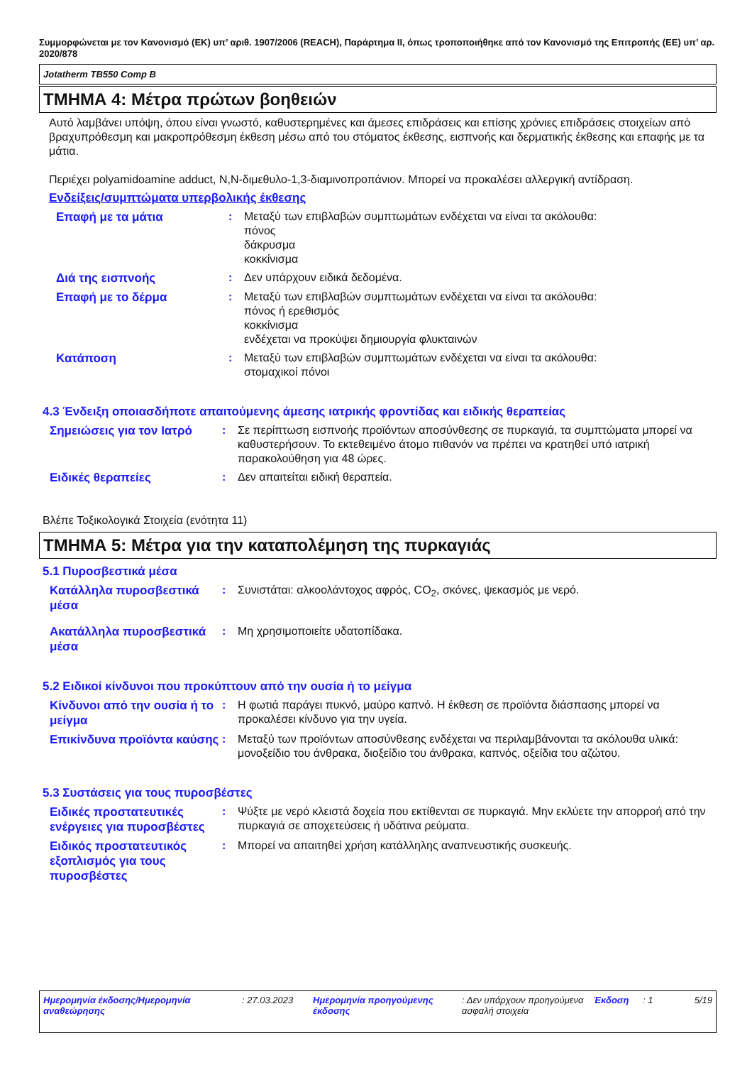Συμμορφώνεται με τον Κανονισμό (ΕΚ) υπ’ αριθ. 1907/2006 (REACH), Παράρτημα II, όπως τροποποιήθηκε από τον Κανονισμό της Επιτροπής (ΕΕ) υπ’ αρ. 2020/878
Jotatherm TB550 Comp B
ΤΜΗΜΑ 4: Μέτρα πρώτων βοηθειών
Αυτό λαμβάνει υπόψη, όπου είναι γνωστό, καθυστερημένες και άμεσες επιδράσεις και επίσης χρόνιες επιδράσεις στοιχείων από βραχυπρόθεσμη και μακροπρόθεσμη έκθεση μέσω από του στόματος έκθεσης, εισπνοής και δερματικής έκθεσης και επαφής με τα μάτια.
Περιέχει polyamidoamine adduct, N,N-διμεθυλο-1,3-διαμινοπροπάνιον. Μπορεί να προκαλέσει αλλεργική αντίδραση.
Ενδείξεις/συμπτώματα υπερβολικής έκθεσης
Επαφή με τα μάτια
: Μεταξύ των επιβλαβών συμπτωμάτων ενδέχεται να είναι τα ακόλουθα:
πόνος
δάκρυσμα
κοκκίνισμα
Διά της εισπνοής
: Δεν υπάρχουν ειδικά δεδομένα.
Επαφή με το δέρμα
: Μεταξύ των επιβλαβών συμπτωμάτων ενδέχεται να είναι τα ακόλουθα:
πόνος ή ερεθισμός
κοκκίνισμα
ενδέχεται να προκύψει δημιουργία φλυκταινών
Κατάποση
: Μεταξύ των επιβλαβών συμπτωμάτων ενδέχεται να είναι τα ακόλουθα:
στομαχικοί πόνοι
4.3 Ένδειξη οποιασδήποτε απαιτούμενης άμεσης ιατρικής φροντίδας και ειδικής θεραπείας
Σημειώσεις για τον Ιατρό
: Σε περίπτωση εισπνοής προϊόντων αποσύνθεσης σε πυρκαγιά, τα συμπτώματα μπορεί να καθυστερήσουν. Το εκτεθειμένο άτομο πιθανόν να πρέπει να κρατηθεί υπό ιατρική παρακολούθηση για 48 ώρες.
Ειδικές θεραπείες
: Δεν απαιτείται ειδική θεραπεία.
Βλέπε Τοξικολογικά Στοιχεία (ενότητα 11)
ΤΜΗΜΑ 5: Μέτρα για την καταπολέμηση της πυρκαγιάς
5.1 Πυροσβεστικά μέσα
Κατάλληλα πυροσβεστικά μέσα
: Συνιστάται: αλκοολάντοχος αφρός, CO<sub>2</sub>, σκόνες, ψεκασμός με νερό.
Ακατάλληλα πυροσβεστικά μέσα
: Μη χρησιμοποιείτε υδατοπίδακα.
5.2 Ειδικοί κίνδυνοι που προκύπτουν από την ουσία ή το μείγμα
Κίνδυνοι από την ουσία ή το μείγμα
: Η φωτιά παράγει πυκνό, μαύρο καπνό. Η έκθεση σε προϊόντα διάσπασης μπορεί να προκαλέσει κίνδυνο για την υγεία.
Επικίνδυνα προϊόντα καύσης
: Μεταξύ των προϊόντων αποσύνθεσης ενδέχεται να περιλαμβάνονται τα ακόλουθα υλικά: μονοξείδιο του άνθρακα, διοξείδιο του άνθρακα, καπνός, οξείδια του αζώτου.
5.3 Συστάσεις για τους πυροσβέστες
Ειδικές προστατευτικές ενέργειες για πυροσβέστες
: Ψύξτε με νερό κλειστά δοχεία που εκτίθενται σε πυρκαγιά. Μην εκλύετε την απορροή από την πυρκαγιά σε αποχετεύσεις ή υδάτινα ρεύματα.
Ειδικός προστατευτικός εξοπλισμός για τους πυροσβέστες
: Μπορεί να απαιτηθεί χρήση κατάλληλης αναπνευστικής συσκευής.
Ημερομηνία έκδοσης/Ημερομηνία αναθεώρησης
: 27.03.2023 Ημερομηνία προηγούμενης έκδοσης
: Δεν υπάρχουν προηγούμενα ασφαλή στοιχεία
Έκδοση : 1 5/19